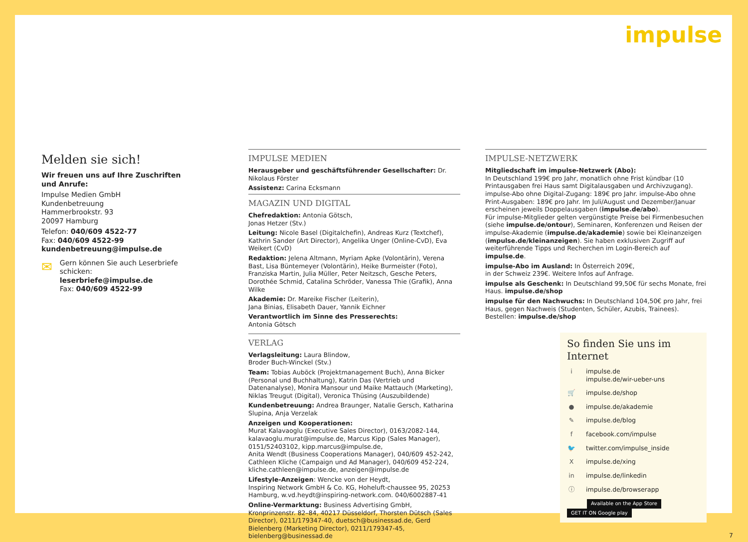impulse
Melden sie sich!
Wir freuen uns auf Ihre Zuschriften und Anrufe:
Impulse Medien GmbH
Kundenbetreuung
Hammerbrookstr. 93
20097 Hamburg
Telefon: 040/609 4522-77
Fax: 040/609 4522-99
kundenbetreuung@impulse.de
✉
Gern können Sie auch Leserbriefe schicken:
leserbriefe@impulse.de
Fax: 040/609 4522-99
IMPULSE MEDIEN
Herausgeber und geschäftsführender Gesellschafter: Dr. Nikolaus Förster
Assistenz: Carina Ecksmann
MAGAZIN UND DIGITAL
Chefredaktion: Antonia Götsch,
Jonas Hetzer (Stv.)
Leitung: Nicole Basel (Digitalchefin), Andreas Kurz (Textchef), Kathrin Sander (Art Director), Angelika Unger (Online-CvD), Eva Weikert (CvD)
Redaktion: Jelena Altmann, Myriam Apke (Volontärin), Verena Bast, Lisa Büntemeyer (Volontärin), Heike Burmeister (Foto), Franziska Martin, Julia Müller, Peter Neitzsch, Gesche Peters, Dorothée Schmid, Catalina Schröder, Vanessa Thie (Grafik), Anna Wilke
Akademie: Dr. Mareike Fischer (Leiterin),
Jana Binias, Elisabeth Dauer, Yannik Eichner
Verantwortlich im Sinne des Presserechts:
Antonia Götsch
VERLAG
Verlagsleitung: Laura Blindow,
Broder Buch-Winckel (Stv.)
Team: Tobias Auböck (Projektmanagement Buch), Anna Bicker (Personal und Buchhaltung), Katrin Das (Vertrieb und Datenanalyse), Monira Mansour und Maike Mattauch (Marketing), Niklas Treugut (Digital), Veronica Thüsing (Auszubildende)
Kundenbetreuung: Andrea Braunger, Natalie Gersch, Katharina Slupina, Anja Verzelak
Anzeigen und Kooperationen:
Murat Kalavaoglu (Executive Sales Director), 0163/2082-144, kalavaoglu.murat@impulse.de, Marcus Kipp (Sales Manager), 0151/52403102, kipp.marcus@impulse.de,
Anita Wendt (Business Cooperations Manager), 040/609 452-242, Cathleen Kliche (Campaign und Ad Manager), 040/609 452-224, kliche.cathleen@impulse.de, anzeigen@impulse.de
Lifestyle-Anzeigen: Wencke von der Heydt,
Inspiring Network GmbH & Co. KG, Hoheluft-chaussee 95, 20253 Hamburg, w.vd.heydt@inspiring-network.com. 040/6002887-41
Online-Vermarktung: Business Advertising GmbH, Kronprinzenstr. 82–84, 40217 Düsseldorf, Thorsten Dütsch (Sales Director), 0211/179347-40, duetsch@businessad.de, Gerd Bielenberg (Marketing Director), 0211/179347-45, bielenberg@businessad.de
IMPULSE-NETZWERK
Mitgliedschaft im impulse-Netzwerk (Abo):
In Deutschland 199€ pro Jahr, monatlich ohne Frist kündbar (10 Printausgaben frei Haus samt Digitalausgaben und Archivzugang).
impulse-Abo ohne Digital-Zugang: 189€ pro Jahr. impulse-Abo ohne Print-Ausgaben: 189€ pro Jahr. Im Juli/August und Dezember/Januar erscheinen jeweils Doppelausgaben (impulse.de/abo).
Für impulse-Mitglieder gelten vergünstigte Preise bei Firmenbesuchen (siehe impulse.de/ontour), Seminaren, Konferenzen und Reisen der impulse-Akademie (impulse.de/akademie) sowie bei Kleinanzeigen (impulse.de/kleinanzeigen). Sie haben exklusiven Zugriff auf weiterführende Tipps und Recherchen im Login-Bereich auf impulse.de.
impulse-Abo im Ausland: In Österreich 209€,
in der Schweiz 239€. Weitere Infos auf Anfrage.
impulse als Geschenk: In Deutschland 99,50€ für sechs Monate, frei Haus. impulse.de/shop
impulse für den Nachwuchs: In Deutschland 104,50€ pro Jahr, frei Haus, gegen Nachweis (Studenten, Schüler, Azubis, Trainees). Bestellen: impulse.de/shop
So finden Sie uns im Internet
i impulse.de
impulse.de/wir-ueber-uns
🛒 impulse.de/shop
● impulse.de/akademie
✎ impulse.de/blog
f facebook.com/impulse
🐦 twitter.com/impulse_inside
Ximpulse.de/xing
in impulse.de/linkedin
ⓘ impulse.de/browserapp
Available on the App Store GET IT ON Google play
7